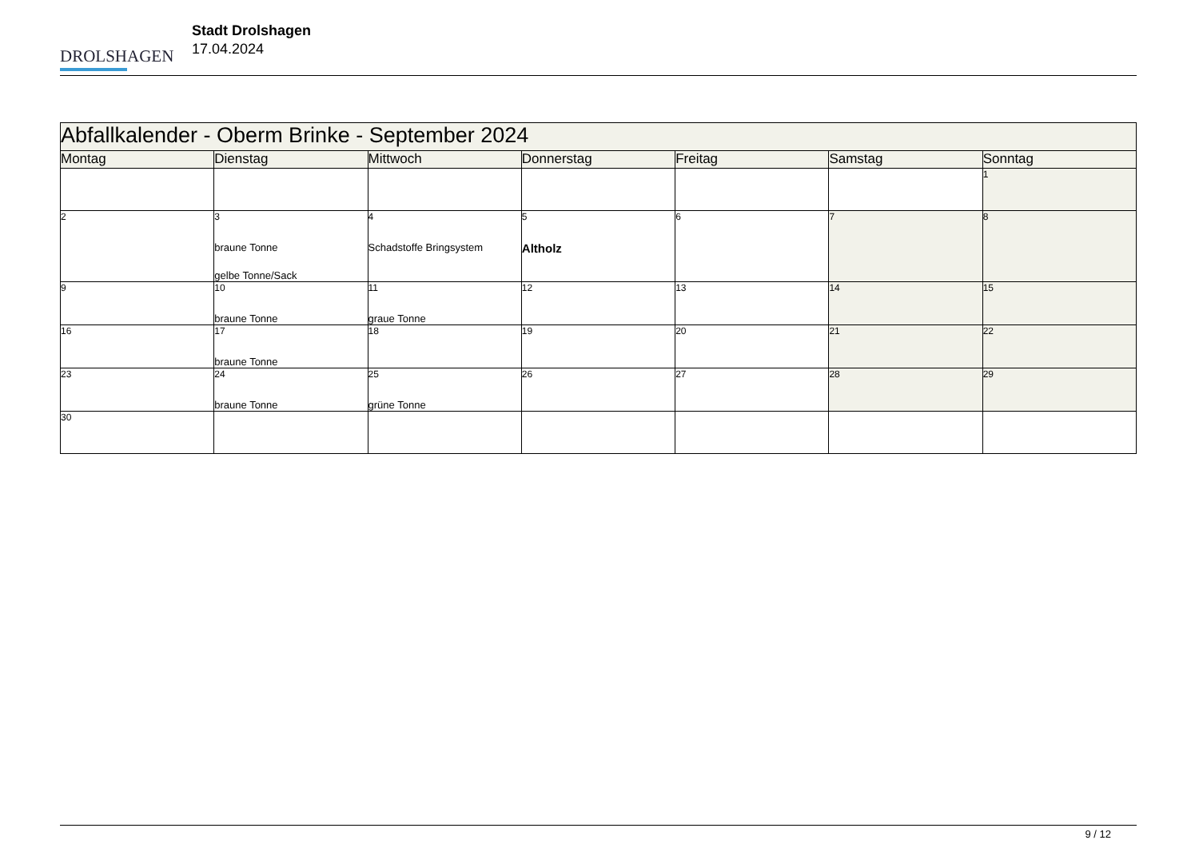DROLSHAGEN
Stadt Drolshagen
17.04.2024
| Abfallkalender - Oberm Brinke - September 2024 | | | | | | |
| --- | --- | --- | --- | --- | --- | --- |
| Montag | Dienstag | Mittwoch | Donnerstag | Freitag | Samstag | Sonntag |
| | | | | | | 1 |
| 2 | 3 braune Tonne gelbe Tonne/Sack | 4 Schadstoffe Bringsystem | 5 Altholz | 6 | 7 | 8 |
| 9 | 10 braune Tonne | 11 graue Tonne | 12 | 13 | 14 | 15 |
| 16 | 17 braune Tonne | 18 | 19 | 20 | 21 | 22 |
| 23 | 24 braune Tonne | 25 grüne Tonne | 26 | 27 | 28 | 29 |
| 30 | | | | | | |
9 / 12